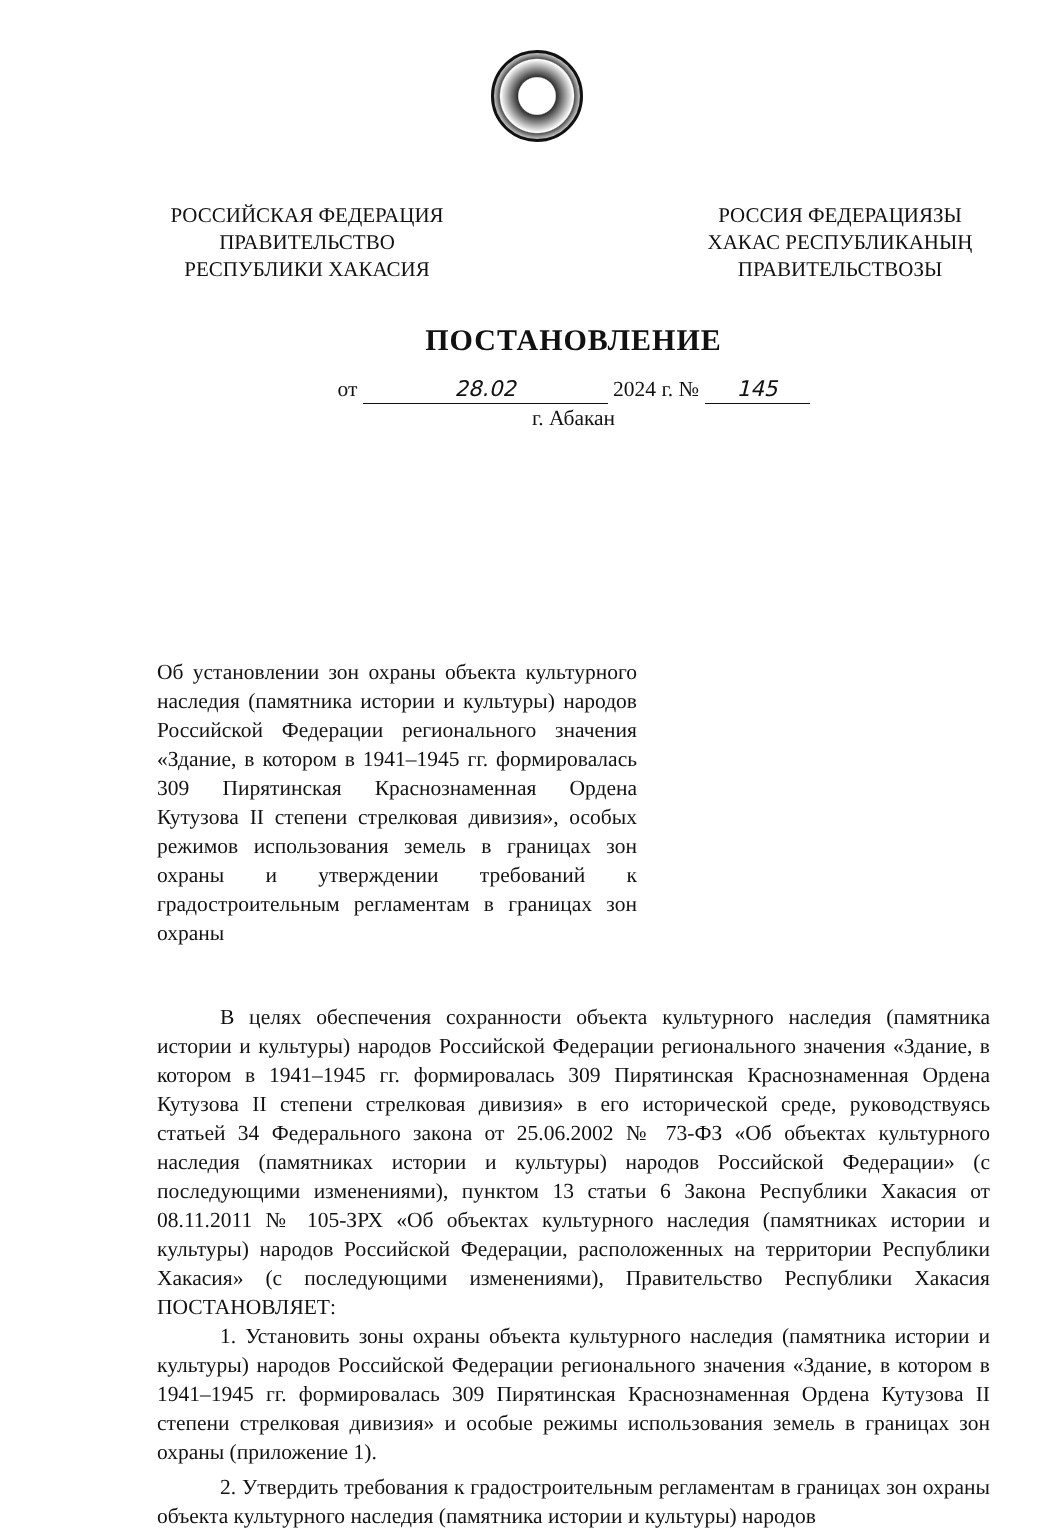РОССИЙСКАЯ ФЕДЕРАЦИЯ
ПРАВИТЕЛЬСТВО
РЕСПУБЛИКИ ХАКАСИЯ
РОССИЯ ФЕДЕРАЦИЯЗЫ
ХАКАС РЕСПУБЛИКАНЫҢ
ПРАВИТЕЛЬСТВОЗЫ
ПОСТАНОВЛЕНИЕ
от 28.02 2024 г. № 145
г. Абакан
Об установлении зон охраны объекта культурного наследия (памятника истории и культуры) народов Российской Федерации регионального значения «Здание, в котором в 1941–1945 гг. формировалась 309 Пирятинская Краснознаменная Ордена Кутузова II степени стрелковая дивизия», особых режимов использования земель в границах зон охраны и утверждении требований к градостроительным регламентам в границах зон охраны
В целях обеспечения сохранности объекта культурного наследия (памятника истории и культуры) народов Российской Федерации регионального значения «Здание, в котором в 1941–1945 гг. формировалась 309 Пирятинская Краснознаменная Ордена Кутузова II степени стрелковая дивизия» в его исторической среде, руководствуясь статьей 34 Федерального закона от 25.06.2002 № 73-ФЗ «Об объектах культурного наследия (памятниках истории и культуры) народов Российской Федерации» (с последующими изменениями), пунктом 13 статьи 6 Закона Республики Хакасия от 08.11.2011 № 105-ЗРХ «Об объектах культурного наследия (памятниках истории и культуры) народов Российской Федерации, расположенных на территории Республики Хакасия» (с последующими изменениями), Правительство Республики Хакасия ПОСТАНОВЛЯЕТ:
1. Установить зоны охраны объекта культурного наследия (памятника истории и культуры) народов Российской Федерации регионального значения «Здание, в котором в 1941–1945 гг. формировалась 309 Пирятинская Краснознаменная Ордена Кутузова II степени стрелковая дивизия» и особые режимы использования земель в границах зон охраны (приложение 1).
2. Утвердить требования к градостроительным регламентам в границах зон охраны объекта культурного наследия (памятника истории и культуры) народов